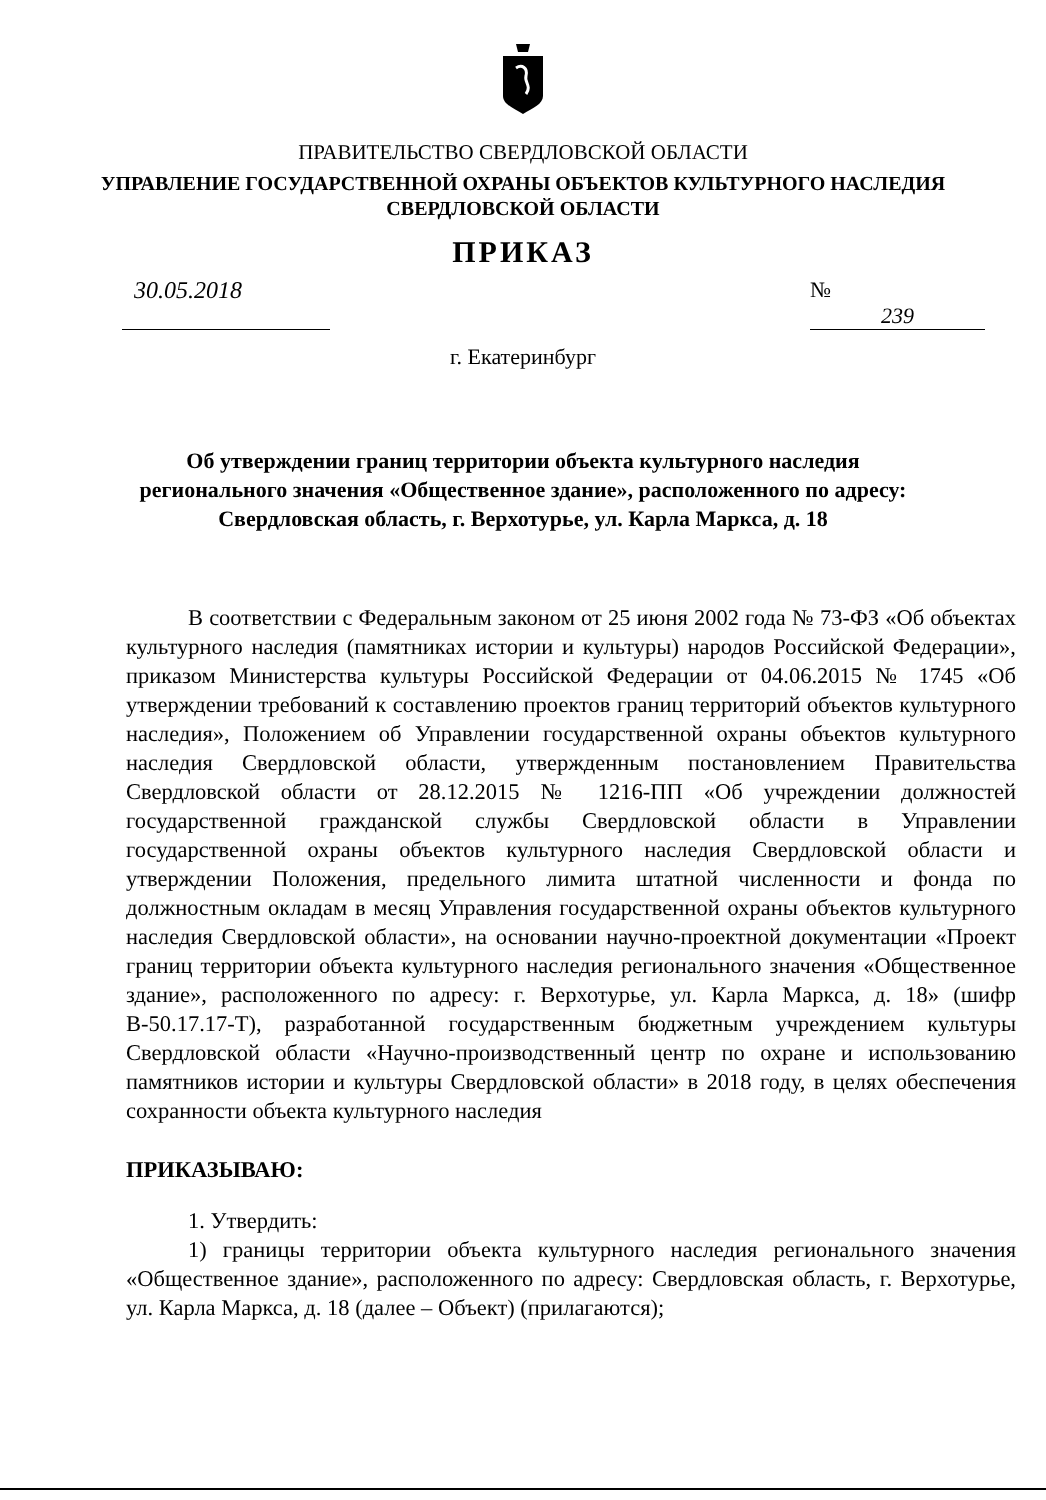ПРАВИТЕЛЬСТВО СВЕРДЛОВСКОЙ ОБЛАСТИ
УПРАВЛЕНИЕ ГОСУДАРСТВЕННОЙ ОХРАНЫ ОБЪЕКТОВ КУЛЬТУРНОГО НАСЛЕДИЯ
СВЕРДЛОВСКОЙ ОБЛАСТИ
ПРИКАЗ
30.05.2018 № 239
г. Екатеринбург
Об утверждении границ территории объекта культурного наследия
регионального значения «Общественное здание», расположенного по адресу:
Свердловская область, г. Верхотурье, ул. Карла Маркса, д. 18
В соответствии с Федеральным законом от 25 июня 2002 года № 73-ФЗ «Об объектах культурного наследия (памятниках истории и культуры) народов Российской Федерации», приказом Министерства культуры Российской Федерации от 04.06.2015 № 1745 «Об утверждении требований к составлению проектов границ территорий объектов культурного наследия», Положением об Управлении государственной охраны объектов культурного наследия Свердловской области, утвержденным постановлением Правительства Свердловской области от 28.12.2015 № 1216-ПП «Об учреждении должностей государственной гражданской службы Свердловской области в Управлении государственной охраны объектов культурного наследия Свердловской области и утверждении Положения, предельного лимита штатной численности и фонда по должностным окладам в месяц Управления государственной охраны объектов культурного наследия Свердловской области», на основании научно-проектной документации «Проект границ территории объекта культурного наследия регионального значения «Общественное здание», расположенного по адресу: г. Верхотурье, ул. Карла Маркса, д. 18» (шифр В-50.17.17-Т), разработанной государственным бюджетным учреждением культуры Свердловской области «Научно-производственный центр по охране и использованию памятников истории и культуры Свердловской области» в 2018 году, в целях обеспечения сохранности объекта культурного наследия
ПРИКАЗЫВАЮ:
1. Утвердить:
1) границы территории объекта культурного наследия регионального значения «Общественное здание», расположенного по адресу: Свердловская область, г. Верхотурье, ул. Карла Маркса, д. 18 (далее – Объект) (прилагаются);